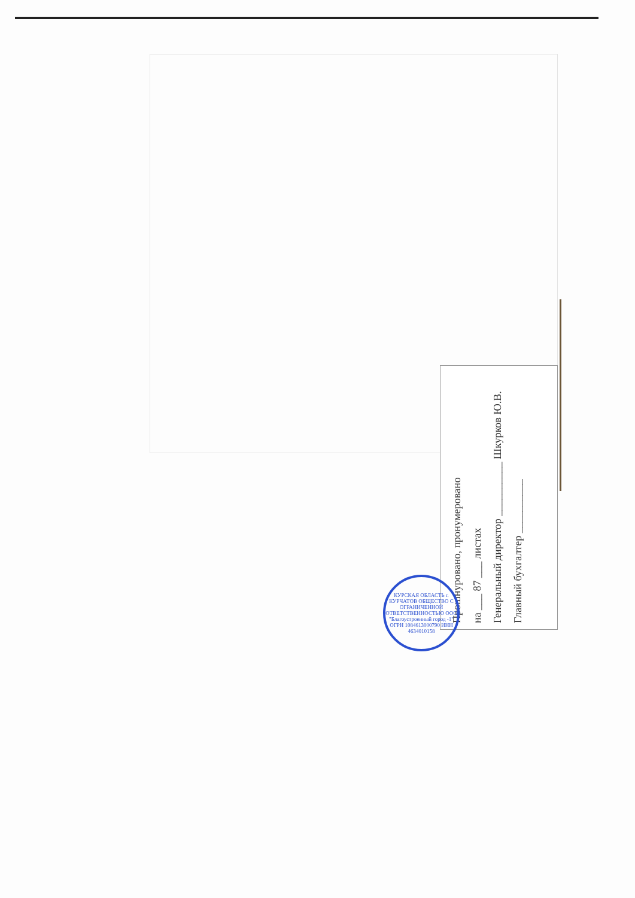Прошнуровано, пронумеровано
на ___ 87 ___ листах
Генеральный директор __________ Шкурков Ю.В.
Главный бухгалтер __________
КУРСКАЯ ОБЛАСТЬ г. КУРЧАТОВ ОБЩЕСТВО С ОГРАНИЧЕННОЙ ОТВЕТСТВЕННОСТЬЮ ООО "Благоустроенный город -1" ОГРН 1084613000790 ИНН 4634010158